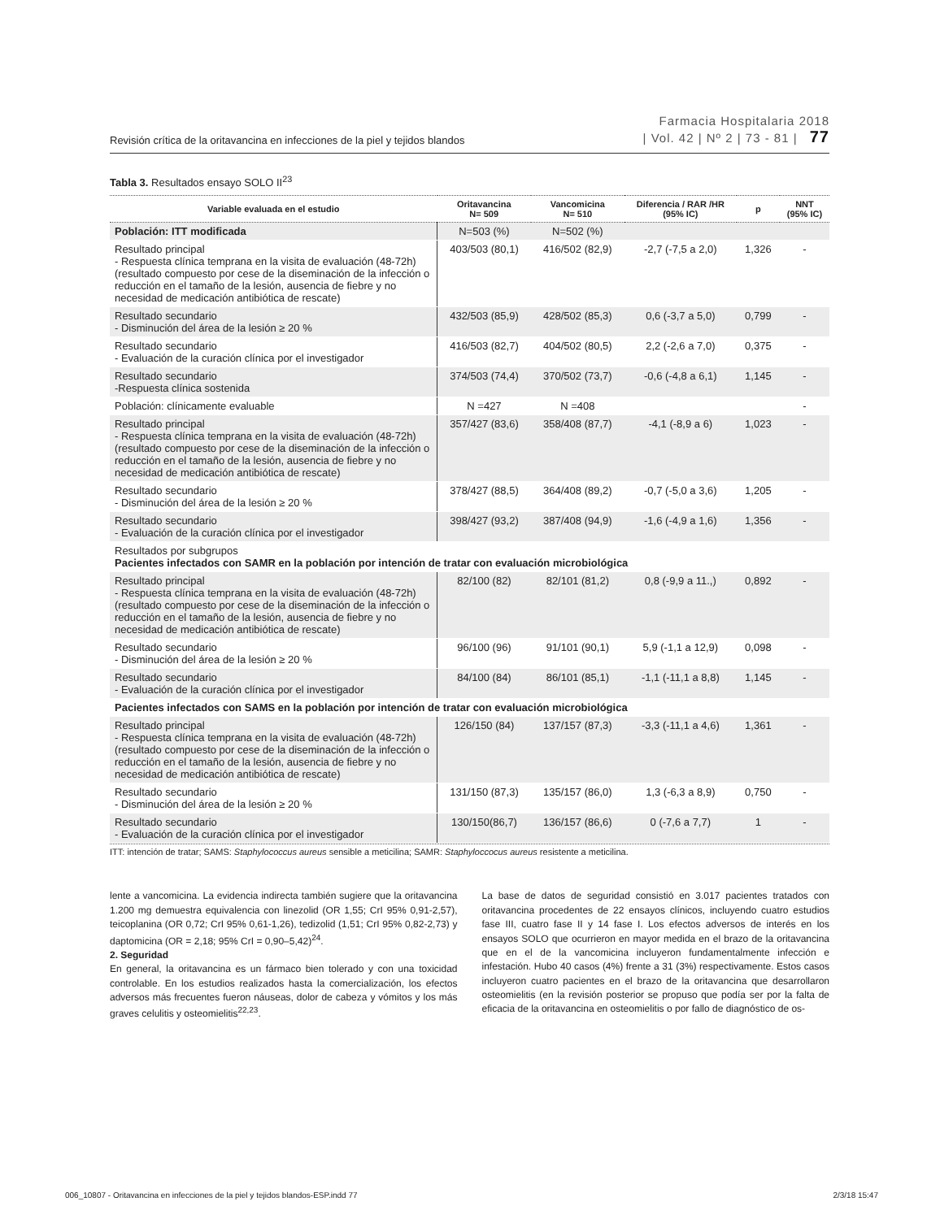Revisión crítica de la oritavancina en infecciones de la piel y tejidos blandos Farmacia Hospitalaria 2018
| Vol. 42 | Nº 2 | 73 - 81 | 77
Tabla 3. Resultados ensayo SOLO II<sup>23</sup>
| Variable evaluada en el estudio | Oritavancina N= 509 | Vancomicina N= 510 | Diferencia / RAR /HR (95% IC) | p | NNT (95% IC) |
| --- | --- | --- | --- | --- | --- |
| Población: ITT modificada | N=503 (%) | N=502 (%) | | | |
| Resultado principal - Respuesta clínica temprana en la visita de evaluación (48-72h) (resultado compuesto por cese de la diseminación de la infección o reducción en el tamaño de la lesión, ausencia de fiebre y no necesidad de medicación antibiótica de rescate) | 403/503 (80,1) | 416/502 (82,9) | -2,7 (-7,5 a 2,0) | 1,326 | - |
| Resultado secundario - Disminución del área de la lesión ≥ 20 % | 432/503 (85,9) | 428/502 (85,3) | 0,6 (-3,7 a 5,0) | 0,799 | - |
| Resultado secundario - Evaluación de la curación clínica por el investigador | 416/503 (82,7) | 404/502 (80,5) | 2,2 (-2,6 a 7,0) | 0,375 | - |
| Resultado secundario -Respuesta clínica sostenida | 374/503 (74,4) | 370/502 (73,7) | -0,6 (-4,8 a 6,1) | 1,145 | - |
| Población: clínicamente evaluable | N =427 | N =408 | | | - |
| Resultado principal - Respuesta clínica temprana en la visita de evaluación (48-72h) (resultado compuesto por cese de la diseminación de la infección o reducción en el tamaño de la lesión, ausencia de fiebre y no necesidad de medicación antibiótica de rescate) | 357/427 (83,6) | 358/408 (87,7) | -4,1 (-8,9 a 6) | 1,023 | - |
| Resultado secundario - Disminución del área de la lesión ≥ 20 % | 378/427 (88,5) | 364/408 (89,2) | -0,7 (-5,0 a 3,6) | 1,205 | - |
| Resultado secundario - Evaluación de la curación clínica por el investigador | 398/427 (93,2) | 387/408 (94,9) | -1,6 (-4,9 a 1,6) | 1,356 | - |
| Resultados por subgrupos Pacientes infectados con SAMR en la población por intención de tratar con evaluación microbiológica | | | | | |
| Resultado principal - Respuesta clínica temprana en la visita de evaluación (48-72h) (resultado compuesto por cese de la diseminación de la infección o reducción en el tamaño de la lesión, ausencia de fiebre y no necesidad de medicación antibiótica de rescate) | 82/100 (82) | 82/101 (81,2) | 0,8 (-9,9 a 11.,) | 0,892 | - |
| Resultado secundario - Disminución del área de la lesión ≥ 20 % | 96/100 (96) | 91/101 (90,1) | 5,9 (-1,1 a 12,9) | 0,098 | - |
| Resultado secundario - Evaluación de la curación clínica por el investigador | 84/100 (84) | 86/101 (85,1) | -1,1 (-11,1 a 8,8) | 1,145 | - |
| Pacientes infectados con SAMS en la población por intención de tratar con evaluación microbiológica | | | | | |
| Resultado principal - Respuesta clínica temprana en la visita de evaluación (48-72h) (resultado compuesto por cese de la diseminación de la infección o reducción en el tamaño de la lesión, ausencia de fiebre y no necesidad de medicación antibiótica de rescate) | 126/150 (84) | 137/157 (87,3) | -3,3 (-11,1 a 4,6) | 1,361 | - |
| Resultado secundario - Disminución del área de la lesión ≥ 20 % | 131/150 (87,3) | 135/157 (86,0) | 1,3 (-6,3 a 8,9) | 0,750 | - |
| Resultado secundario - Evaluación de la curación clínica por el investigador | 130/150(86,7) | 136/157 (86,6) | 0 (-7,6 a 7,7) | 1 | - |
ITT: intención de tratar; SAMS: Staphylococcus aureus sensible a meticilina; SAMR: Staphyloccocus aureus resistente a meticilina.
lente a vancomicina. La evidencia indirecta también sugiere que la oritavancina 1.200 mg demuestra equivalencia con linezolid (OR 1,55; CrI 95% 0,91-2,57), teicoplanina (OR 0,72; CrI 95% 0,61-1,26), tedizolid (1,51; CrI 95% 0,82-2,73) y daptomicina (OR = 2,18; 95% CrI = 0,90–5,42)<sup>24</sup>.
2. Seguridad
En general, la oritavancina es un fármaco bien tolerado y con una toxicidad controlable. En los estudios realizados hasta la comercialización, los efectos adversos más frecuentes fueron náuseas, dolor de cabeza y vómitos y los más graves celulitis y osteomielitis<sup>22,23</sup>.
La base de datos de seguridad consistió en 3.017 pacientes tratados con oritavancina procedentes de 22 ensayos clínicos, incluyendo cuatro estudios fase III, cuatro fase II y 14 fase I. Los efectos adversos de interés en los ensayos SOLO que ocurrieron en mayor medida en el brazo de la oritavancina que en el de la vancomicina incluyeron fundamentalmente infección e infestación. Hubo 40 casos (4%) frente a 31 (3%) respectivamente. Estos casos incluyeron cuatro pacientes en el brazo de la oritavancina que desarrollaron osteomielitis (en la revisión posterior se propuso que podía ser por la falta de eficacia de la oritavancina en osteomielitis o por fallo de diagnóstico de os-
006_10807 - Oritavancina en infecciones de la piel y tejidos blandos-ESP.indd 77 2/3/18 15:47